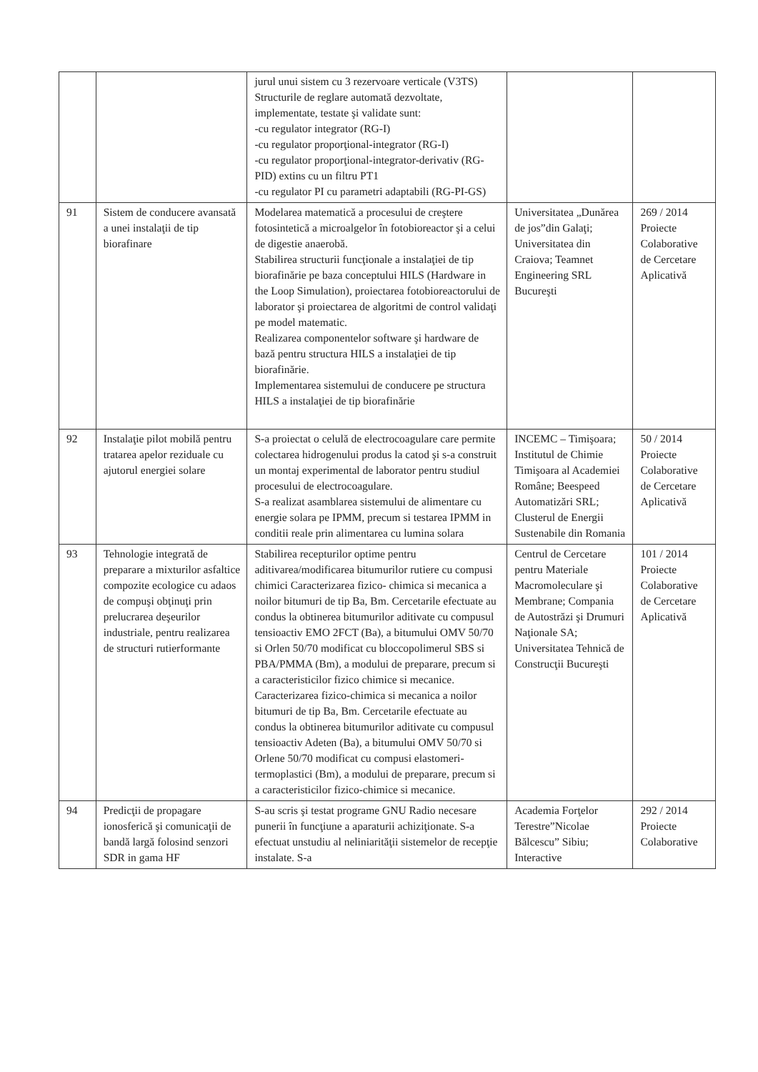| | | jurul unui sistem cu 3 rezervoare verticale (V3TS) Structurile de reglare automată dezvoltate, implementate, testate şi validate sunt: -cu regulator integrator (RG-I) -cu regulator proporţional-integrator (RG-I) -cu regulator proporţional-integrator-derivativ (RG-PID) extins cu un filtru PT1 -cu regulator PI cu parametri adaptabili (RG-PI-GS) | | |
| 91 | Sistem de conducere avansată a unei instalaţii de tip biorafinare | Modelarea matematică a procesului de creştere fotosintetică a microalgelor în fotobioreactor şi a celui de digestie anaerobă. Stabilirea structurii funcţionale a instalaţiei de tip biorafinărie pe baza conceptului HILS (Hardware in the Loop Simulation), proiectarea fotobioreactorului de laborator şi proiectarea de algoritmi de control validaţi pe model matematic. Realizarea componentelor software şi hardware de bază pentru structura HILS a instalaţiei de tip biorafinărie. Implementarea sistemului de conducere pe structura HILS a instalaţiei de tip biorafinărie | Universitatea „Dunărea de jos”din Galaţi; Universitatea din Craiova; Teamnet Engineering SRL Bucureşti | 269 / 2014 Proiecte Colaborative de Cercetare Aplicativă |
| 92 | Instalaţie pilot mobilă pentru tratarea apelor reziduale cu ajutorul energiei solare | S-a proiectat o celulă de electrocoagulare care permite colectarea hidrogenului produs la catod şi s-a construit un montaj experimental de laborator pentru studiul procesului de electrocoagulare. S-a realizat asamblarea sistemului de alimentare cu energie solara pe IPMM, precum si testarea IPMM in conditii reale prin alimentarea cu lumina solara | INCEMC – Timişoara; Institutul de Chimie Timişoara al Academiei Române; Beespeed Automatizări SRL; Clusterul de Energii Sustenabile din Romania | 50 / 2014 Proiecte Colaborative de Cercetare Aplicativă |
| 93 | Tehnologie integrată de preparare a mixturilor asfaltice compozite ecologice cu adaos de compuşi obţinuţi prin prelucrarea deşeurilor industriale, pentru realizarea de structuri rutierformante | Stabilirea recepturilor optime pentru aditivarea/modificarea bitumurilor rutiere cu compusi chimici Caracterizarea fizico- chimica si mecanica a noilor bitumuri de tip Ba, Bm. Cercetarile efectuate au condus la obtinerea bitumurilor aditivate cu compusul tensioactiv EMO 2FCT (Ba), a bitumului OMV 50/70 si Orlen 50/70 modificat cu bloccopolimerul SBS si PBA/PMMA (Bm), a modului de preparare, precum si a caracteristicilor fizico chimice si mecanice. Caracterizarea fizico-chimica si mecanica a noilor bitumuri de tip Ba, Bm. Cercetarile efectuate au condus la obtinerea bitumurilor aditivate cu compusul tensioactiv Adeten (Ba), a bitumului OMV 50/70 si Orlene 50/70 modificat cu compusi elastomeri-termoplastici (Bm), a modului de preparare, precum si a caracteristicilor fizico-chimice si mecanice. | Centrul de Cercetare pentru Materiale Macromoleculare şi Membrane; Compania de Autostrăzi şi Drumuri Naţionale SA; Universitatea Tehnică de Construcţii Bucureşti | 101 / 2014 Proiecte Colaborative de Cercetare Aplicativă |
| 94 | Predicţii de propagare ionosferică şi comunicaţii de bandă largă folosind senzori SDR in gama HF | S-au scris şi testat programe GNU Radio necesare punerii în funcţiune a aparaturii achiziţionate. S-a efectuat unstudiu al neliniarităţii sistemelor de recepţie instalate. S-a | Academia Forţelor Terestre”Nicolae Bălcescu” Sibiu; Interactive | 292 / 2014 Proiecte Colaborative |